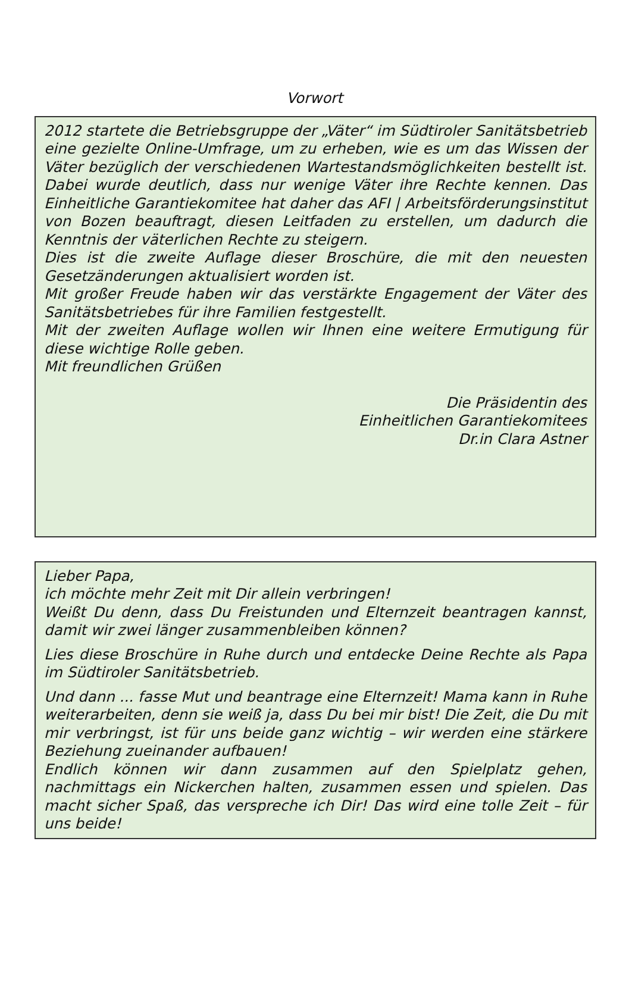Vorwort
2012 startete die Betriebsgruppe der „Väter“ im Südtiroler Sanitätsbetrieb eine gezielte Online-Umfrage, um zu erheben, wie es um das Wissen der Väter bezüglich der verschiedenen Wartestandsmöglichkeiten bestellt ist. Dabei wurde deutlich, dass nur wenige Väter ihre Rechte kennen. Das Einheitliche Garantiekomitee hat daher das AFI | Arbeitsförderungsinstitut von Bozen beauftragt, diesen Leitfaden zu erstellen, um dadurch die Kenntnis der väterlichen Rechte zu steigern.
Dies ist die zweite Auflage dieser Broschüre, die mit den neuesten Gesetzänderungen aktualisiert worden ist.
Mit großer Freude haben wir das verstärkte Engagement der Väter des Sanitätsbetriebes für ihre Familien festgestellt.
Mit der zweiten Auflage wollen wir Ihnen eine weitere Ermutigung für diese wichtige Rolle geben.
Mit freundlichen Grüßen
Die Präsidentin des
Einheitlichen Garantiekomitees
Dr.in Clara Astner
Lieber Papa,
ich möchte mehr Zeit mit Dir allein verbringen!
Weißt Du denn, dass Du Freistunden und Elternzeit beantragen kannst, damit wir zwei länger zusammenbleiben können?
Lies diese Broschüre in Ruhe durch und entdecke Deine Rechte als Papa im Südtiroler Sanitätsbetrieb.
Und dann ... fasse Mut und beantrage eine Elternzeit! Mama kann in Ruhe weiterarbeiten, denn sie weiß ja, dass Du bei mir bist! Die Zeit, die Du mit mir verbringst, ist für uns beide ganz wichtig – wir werden eine stärkere Beziehung zueinander aufbauen!
Endlich können wir dann zusammen auf den Spielplatz gehen, nachmittags ein Nickerchen halten, zusammen essen und spielen. Das macht sicher Spaß, das verspreche ich Dir! Das wird eine tolle Zeit – für uns beide!